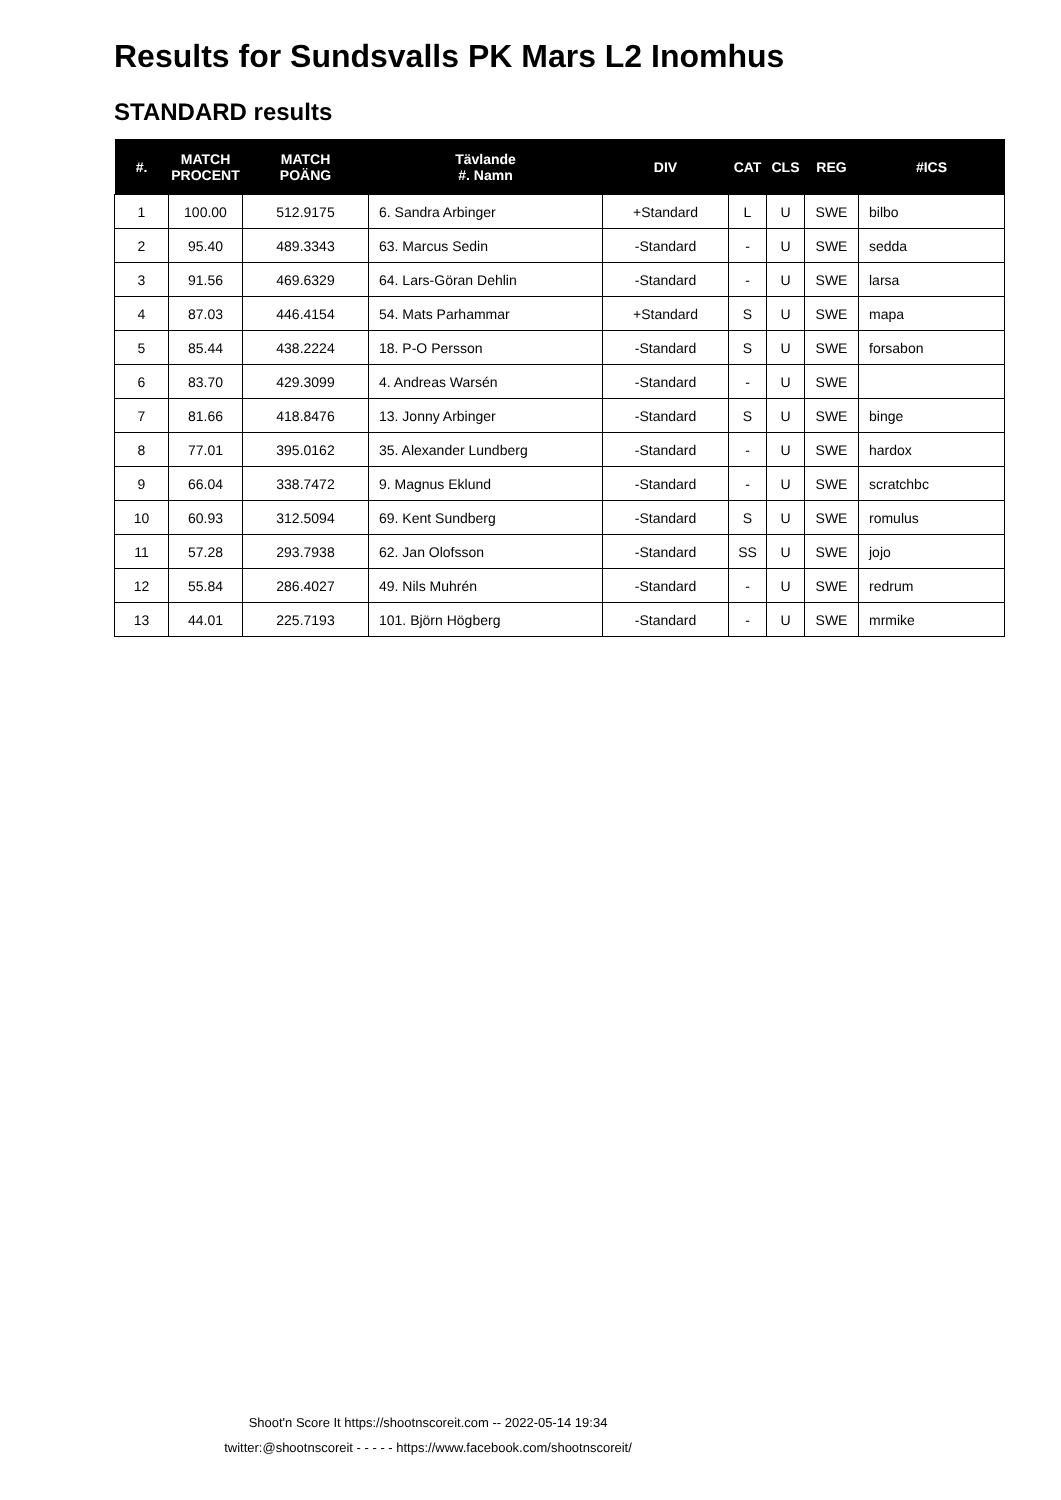Results for Sundsvalls PK Mars L2 Inomhus
STANDARD results
| #. | MATCH PROCENT | MATCH POÄNG | Tävlande #. Namn | DIV | CAT | CLS | REG | #ICS |
| --- | --- | --- | --- | --- | --- | --- | --- | --- |
| 1 | 100.00 | 512.9175 | 6. Sandra Arbinger | +Standard | L | U | SWE | bilbo |
| 2 | 95.40 | 489.3343 | 63. Marcus Sedin | -Standard | - | U | SWE | sedda |
| 3 | 91.56 | 469.6329 | 64. Lars-Göran Dehlin | -Standard | - | U | SWE | larsa |
| 4 | 87.03 | 446.4154 | 54. Mats Parhammar | +Standard | S | U | SWE | mapa |
| 5 | 85.44 | 438.2224 | 18. P-O Persson | -Standard | S | U | SWE | forsabon |
| 6 | 83.70 | 429.3099 | 4. Andreas Warsén | -Standard | - | U | SWE | |
| 7 | 81.66 | 418.8476 | 13. Jonny Arbinger | -Standard | S | U | SWE | binge |
| 8 | 77.01 | 395.0162 | 35. Alexander Lundberg | -Standard | - | U | SWE | hardox |
| 9 | 66.04 | 338.7472 | 9. Magnus Eklund | -Standard | - | U | SWE | scratchbc |
| 10 | 60.93 | 312.5094 | 69. Kent Sundberg | -Standard | S | U | SWE | romulus |
| 11 | 57.28 | 293.7938 | 62. Jan Olofsson | -Standard | SS | U | SWE | jojo |
| 12 | 55.84 | 286.4027 | 49. Nils Muhrén | -Standard | - | U | SWE | redrum |
| 13 | 44.01 | 225.7193 | 101. Björn Högberg | -Standard | - | U | SWE | mrmike |
Shoot'n Score It https://shootnscoreit.com -- 2022-05-14 19:34
twitter:@shootnscoreit - - - - - https://www.facebook.com/shootnscoreit/